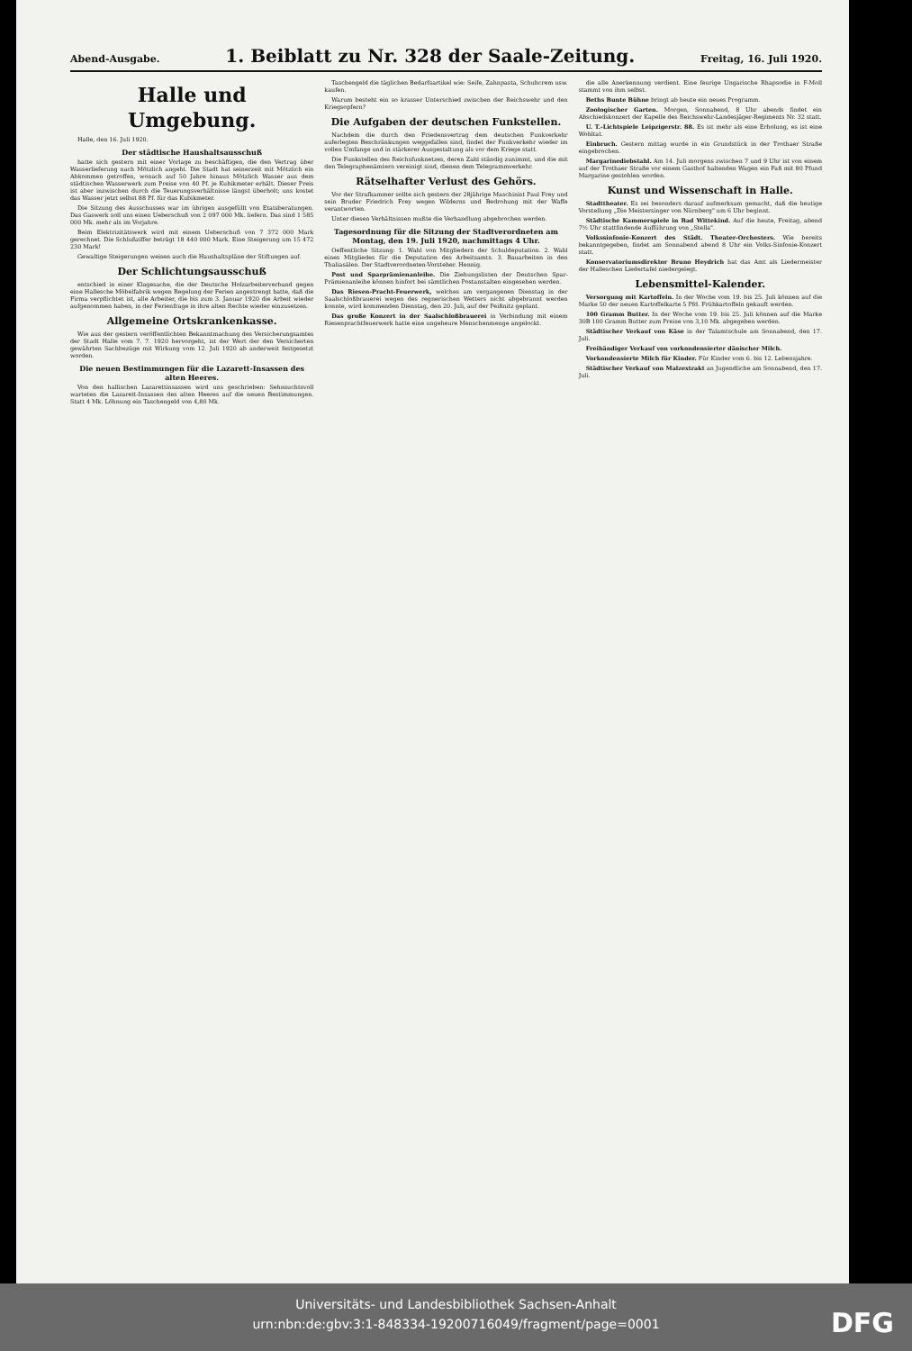Abend-Ausgabe.
1. Beiblatt zu Nr. 328 der Saale-Zeitung.
Freitag, 16. Juli 1920.
Halle und Umgebung.
Halle, den 16. Juli 1920.
Der städtische Haushaltsausschuß
hatte sich gestern mit einer Vorlage zu beschäftigen, die den Vertrag über Wasserlieferung nach Mötzlich angeht. Die Stadt hat seinerzeit mit Mötzlich ein Abkommen getroffen, wonach auf 50 Jahre hinaus Mötzlich Wasser aus dem städtischen Wasserwerk zum Preise von 40 Pf. je Kubikmeter erhält. Dieser Preis ist aber inzwischen durch die Teuerungsverhältnisse längst überholt; uns kostet das Wasser jetzt selbst 88 Pf. für das Kubikmeter.
Die Sitzung des Ausschusses war im übrigen ausgefüllt von Etatsberatungen. Das Gaswerk soll uns einen Ueberschuß von 2 097 000 Mk. liefern. Das sind 1 585 000 Mk. mehr als im Vorjahre.
Beim Elektrizitätswerk wird mit einem Ueberschuß von 7 372 000 Mark gerechnet. Die Schlußziffer beträgt 18 440 000 Mark. Eine Steigerung um 15 472 230 Mark!
Gewaltige Steigerungen weisen auch die Haushaltspläne der Stiftungen auf.
Der Schlichtungsausschuß
entschied in einer Klagesache, die der Deutsche Holzarbeiterverband gegen eine Hallesche Möbelfabrik wegen Regelung der Ferien angestrengt hatte, daß die Firma verpflichtet ist, alle Arbeiter, die bis zum 3. Januar 1920 die Arbeit wieder aufgenommen haben, in der Ferienfrage in ihre alten Rechte wieder einzusetzen.
Allgemeine Ortskrankenkasse.
Wie aus der gestern veröffentlichten Bekanntmachung des Versicherungsamtes der Stadt Halle vom 7. 7. 1920 hervorgeht, ist der Wert der den Versicherten gewährten Sachbezüge mit Wirkung vom 12. Juli 1920 ab anderweit festgesetzt worden.
Die neuen Bestimmungen für die Lazarett-Insassen des alten Heeres.
Von den hallischen Lazarettinsassen wird uns geschrieben: Sehnsuchtsvoll warteten die Lazarett-Insassen des alten Heeres auf die neuen Bestimmungen. Statt 4 Mk. Löhnung ein Taschengeld von 4,80 Mk.
Taschengeld die täglichen Bedarfsartikel wie: Seife, Zahnpasta, Schuhcrem usw. kaufen.
Warum besteht ein so krasser Unterschied zwischen der Reichswehr und den Kriegsopfern?
Die Aufgaben der deutschen Funkstellen.
Nachdem die durch den Friedensvertrag dem deutschen Funkverkehr auferlegten Beschränkungen weggefallen sind, findet der Funkverkehr wieder im vollen Umfange und in stärkerer Ausgestaltung als vor dem Kriege statt.
Die Funkstellen des Reichsfunknetzes, deren Zahl ständig zunimmt, und die mit den Telegraphenämtern vereinigt sind, dienen dem Telegrammverkehr.
Rätselhafter Verlust des Gehörs.
Vor der Strafkammer sollte sich gestern der 28jährige Maschinist Paul Frey und sein Bruder Friedrich Frey wegen Wilderns und Bedrohung mit der Waffe verantworten.
Unter diesen Verhältnissen mußte die Verhandlung abgebrochen werden.
Tagesordnung für die Sitzung der Stadtverordneten am Montag, den 19. Juli 1920, nachmittags 4 Uhr.
Oeffentliche Sitzung: 1. Wahl von Mitgliedern der Schuldeputation. 2. Wahl eines Mitgliedes für die Deputation des Arbeitsamts. 3. Bauarbeiten in den Thaliasälen. Der Stadtverordneten-Vorsteher. Hennig.
Post und Sparprämienanleihe. Die Ziehungslisten der Deutschen Spar-Prämienanleihe können hinfort bei sämtlichen Postanstalten eingesehen werden.
Das Riesen-Pracht-Feuerwerk, welches am vergangenen Dienstag in der Saalschloßbrauerei wegen des regnerischen Wetters nicht abgebrannt werden konnte, wird kommenden Dienstag, den 20. Juli, auf der Peißnitz geplant.
Das große Konzert in der Saalschloßbrauerei in Verbindung mit einem Riesenprachtfeuerwerk hatte eine ungeheure Menschenmenge angelockt.
die alle Anerkennung verdient. Eine feurige Ungarische Rhapsodie in F-Moll stammt von ihm selbst.
Beths Bunte Bühne bringt ab heute ein neues Programm.
Zoologischer Garten. Morgen, Sonnabend, 8 Uhr abends findet ein Abschiedskonzert der Kapelle des Reichswehr-Landesjäger-Regiments Nr. 32 statt.
U. T.-Lichtspiele Leipzigerstr. 88. Es ist mehr als eine Erholung, es ist eine Wohltat.
Einbruch. Gestern mittag wurde in ein Grundstück in der Trothaer Straße eingebrochen.
Margarinediebstahl. Am 14. Juli morgens zwischen 7 und 9 Uhr ist von einem auf der Trothaer Straße vor einem Gasthof haltenden Wagen ein Faß mit 80 Pfund Margarine gestohlen worden.
Kunst und Wissenschaft in Halle.
Stadttheater. Es sei besonders darauf aufmerksam gemacht, daß die heutige Vorstellung „Die Meistersinger von Nürnberg" um 6 Uhr beginnt.
Städtische Kammerspiele in Bad Wittekind. Auf die heute, Freitag, abend 7½ Uhr stattfindende Aufführung von „Stella".
Volkssinfonie-Konzert des Städt. Theater-Orchesters. Wie bereits bekanntgegeben, findet am Sonnabend abend 8 Uhr ein Volks-Sinfonie-Konzert statt.
Konservatoriumsdirektor Bruno Heydrich hat das Amt als Liedermeister der Halleschen Liedertafel niedergelegt.
Lebensmittel-Kalender.
Versorgung mit Kartoffeln. In der Woche vom 19. bis 25. Juli können auf die Marke 50 der neuen Kartoffelkarte 5 Pfd. Frühkartoffeln gekauft werden.
100 Gramm Butter. In der Woche vom 19. bis 25. Juli können auf die Marke 30B 100 Gramm Butter zum Preise von 3,10 Mk. abgegeben werden.
Städtischer Verkauf von Käse in der Talamtschule am Sonnabend, den 17. Juli.
Freihändiger Verkauf von vorkondensierter dänischer Milch.
Vorkondensierte Milch für Kinder. Für Kinder vom 6. bis 12. Lebensjahre.
Städtischer Verkauf von Malzextrakt an Jugendliche am Sonnabend, den 17. Juli.
Universitäts- und Landesbibliothek Sachsen-Anhalt
urn:nbn:de:gbv:3:1-848334-19200716049/fragment/page=0001
DFG